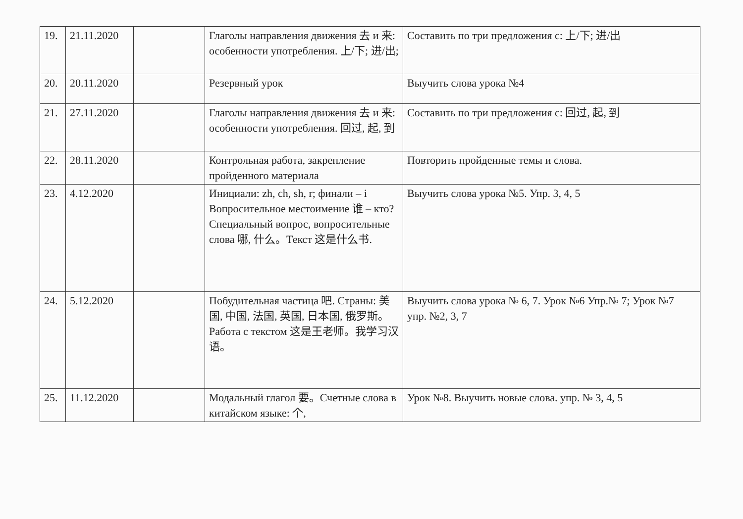| 19. | 21.11.2020 | | Глаголы направления движения 去 и 来: особенности употребления. 上/下; 进/出; | Составить по три предложения с: 上/下; 进/出 |
| 20. | 20.11.2020 | | Резервный урок | Выучить слова урока №4 |
| 21. | 27.11.2020 | | Глаголы направления движения 去 и 来: особенности употребления. 回过, 起, 到 | Составить по три предложения с: 回过, 起, 到 |
| 22. | 28.11.2020 | | Контрольная работа, закрепление пройденного материала | Повторить пройденные темы и слова. |
| 23. | 4.12.2020 | | Инициали: zh, ch, sh, r; финали – i Вопросительное местоимение 谁 – кто? Специальный вопрос, вопросительные слова 哪, 什么。Текст 这是什么书. | Выучить слова урока №5. Упр. 3, 4, 5 |
| 24. | 5.12.2020 | | Побудительная частица 吧. Страны: 美国, 中国, 法国, 英国, 日本国, 俄罗斯。Работа с текстом 这是王老师。我学习汉语。 | Выучить слова урока № 6, 7. Урок №6 Упр.№ 7; Урок №7 упр. №2, 3, 7 |
| 25. | 11.12.2020 | | Модальный глагол 要。Счетные слова в китайском языке: 个, | Урок №8. Выучить новые слова. упр. № 3, 4, 5 |